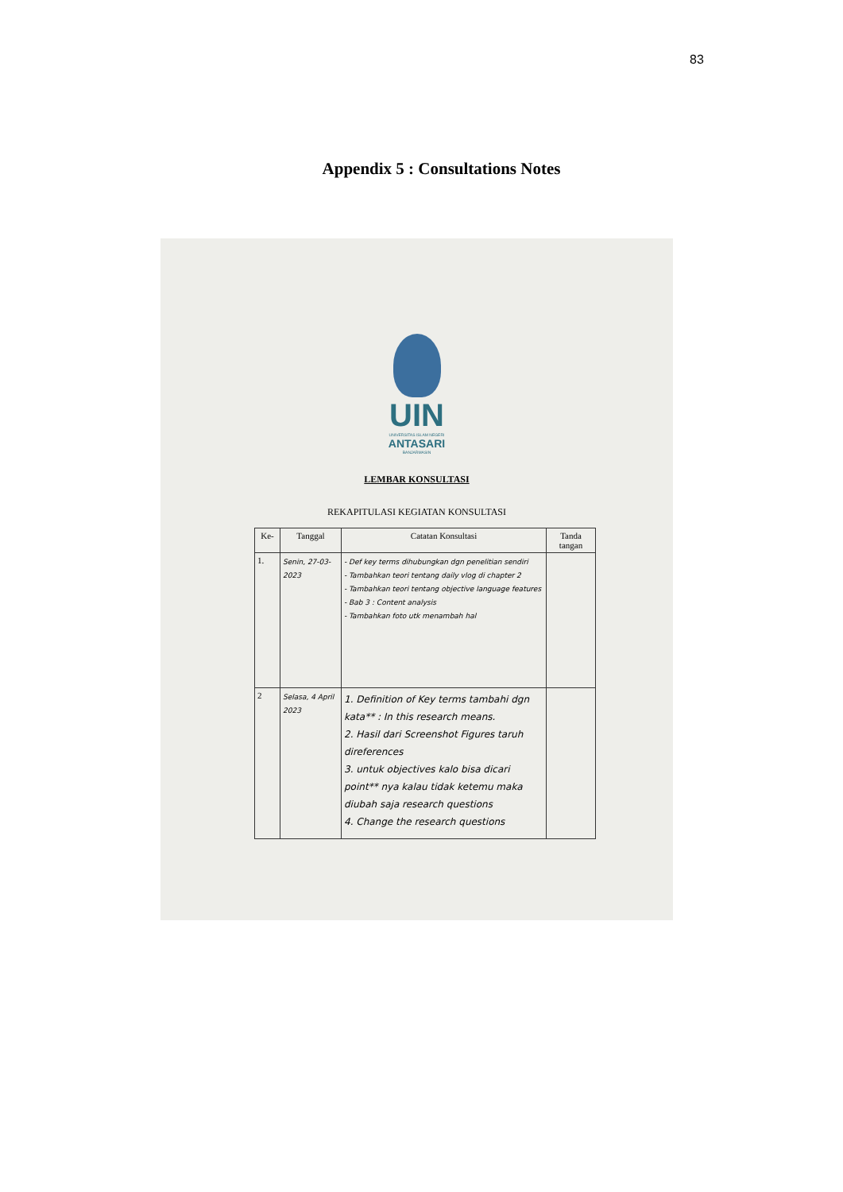83
Appendix 5 : Consultations Notes
UIN
UNIVERSITAS ISLAM NEGERI
ANTASARI
BANJARMASIN
LEMBAR KONSULTASI
REKAPITULASI KEGIATAN KONSULTASI
| Ke- | Tanggal | Catatan Konsultasi | Tanda tangan |
| --- | --- | --- | --- |
| 1. | Senin, 27-03-2023 | - Def key terms dihubungkan dgn penelitian sendiri - Tambahkan teori tentang daily vlog di chapter 2 - Tambahkan teori tentang objective language features - Bab 3 : Content analysis - Tambahkan foto utk menambah hal | |
| 2 | Selasa, 4 April 2023 | 1. Definition of Key terms tambahi dgn kata** : In this research means. 2. Hasil dari Screenshot Figures taruh direferences 3. untuk objectives kalo bisa dicari point** nya kalau tidak ketemu maka diubah saja research questions 4. Change the research questions | |